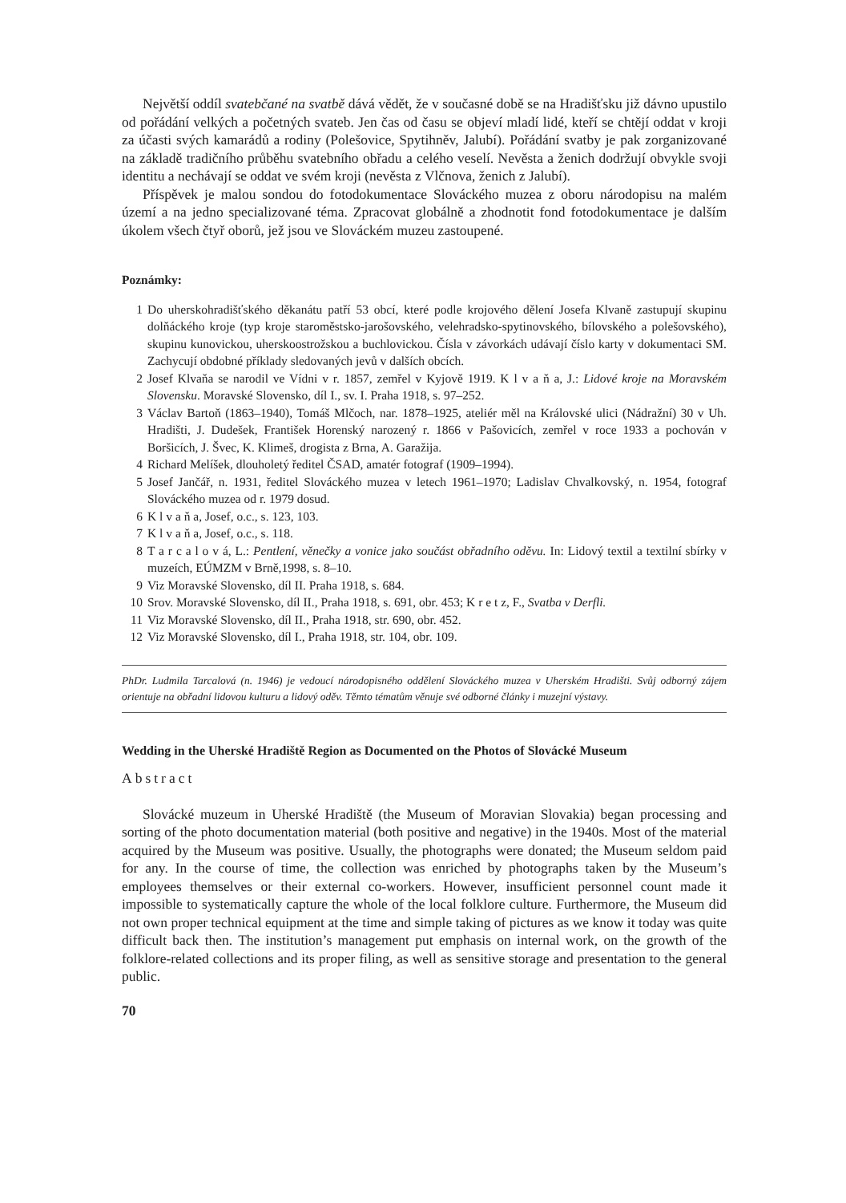Největší oddíl svatebčané na svatbě dává vědět, že v současné době se na Hradišťsku již dávno upustilo od pořádání velkých a početných svateb. Jen čas od času se objeví mladí lidé, kteří se chtějí oddat v kroji za účasti svých kamarádů a rodiny (Polešovice, Spytihněv, Jalubí). Pořádání svatby je pak zorganizované na základě tradičního průběhu svatebního obřadu a celého veselí. Nevěsta a ženich dodržují obvykle svoji identitu a nechávají se oddat ve svém kroji (nevěsta z Vlčnova, ženich z Jalubí).
Příspěvek je malou sondou do fotodokumentace Slováckého muzea z oboru národopisu na malém území a na jedno specializované téma. Zpracovat globálně a zhodnotit fond fotodokumentace je dalším úkolem všech čtyř oborů, jež jsou ve Slováckém muzeu zastoupené.
Poznámky:
1 Do uherskohradišťského děkanátu patří 53 obcí, které podle krojového dělení Josefa Klvaně zastupují skupinu dolňáckého kroje (typ kroje staroměstsko-jarošovského, velehradsko-spytinovského, bílovského a polešovského), skupinu kunovickou, uherskoostrožskou a buchlovickou. Čísla v závorkách udávají číslo karty v dokumentaci SM. Zachycují obdobné příklady sledovaných jevů v dalších obcích.
2 Josef Klvaňa se narodil ve Vídni v r. 1857, zemřel v Kyjově 1919. K l v a ň a, J.: Lidové kroje na Moravském Slovensku. Moravské Slovensko, díl I., sv. I. Praha 1918, s. 97–252.
3 Václav Bartoň (1863–1940), Tomáš Mlčoch, nar. 1878–1925, ateliér měl na Královské ulici (Nádražní) 30 v Uh. Hradišti, J. Dudešek, František Horenský narozený r. 1866 v Pašovicích, zemřel v roce 1933 a pochován v Boršicích, J. Švec, K. Klimeš, drogista z Brna, A. Garažija.
4 Richard Melíšek, dlouholetý ředitel ČSAD, amatér fotograf (1909–1994).
5 Josef Jančář, n. 1931, ředitel Slováckého muzea v letech 1961–1970; Ladislav Chvalkovský, n. 1954, fotograf Slováckého muzea od r. 1979 dosud.
6 K l v a ň a, Josef, o.c., s. 123, 103.
7 K l v a ň a, Josef, o.c., s. 118.
8 T a r c a l o v á, L.: Pentlení, věnečky a vonice jako součást obřadního oděvu. In: Lidový textil a textilní sbírky v muzeích, EÚMZM v Brně,1998, s. 8–10.
9 Viz Moravské Slovensko, díl II. Praha 1918, s. 684.
10 Srov. Moravské Slovensko, díl II., Praha 1918, s. 691, obr. 453; K r e t z, F., Svatba v Derfli.
11 Viz Moravské Slovensko, díl II., Praha 1918, str. 690, obr. 452.
12 Viz Moravské Slovensko, díl I., Praha 1918, str. 104, obr. 109.
PhDr. Ludmila Tarcalová (n. 1946) je vedoucí národopisného oddělení Slováckého muzea v Uherském Hradišti. Svůj odborný zájem orientuje na obřadní lidovou kulturu a lidový oděv. Těmto tématům věnuje své odborné články i muzejní výstavy.
Wedding in the Uherské Hradiště Region as Documented on the Photos of Slovácké Museum
Abstract
Slovácké muzeum in Uherské Hradiště (the Museum of Moravian Slovakia) began processing and sorting of the photo documentation material (both positive and negative) in the 1940s. Most of the material acquired by the Museum was positive. Usually, the photographs were donated; the Museum seldom paid for any. In the course of time, the collection was enriched by photographs taken by the Museum’s employees themselves or their external co-workers. However, insufficient personnel count made it impossible to systematically capture the whole of the local folklore culture. Furthermore, the Museum did not own proper technical equipment at the time and simple taking of pictures as we know it today was quite difficult back then. The institution’s management put emphasis on internal work, on the growth of the folklore-related collections and its proper filing, as well as sensitive storage and presentation to the general public.
70